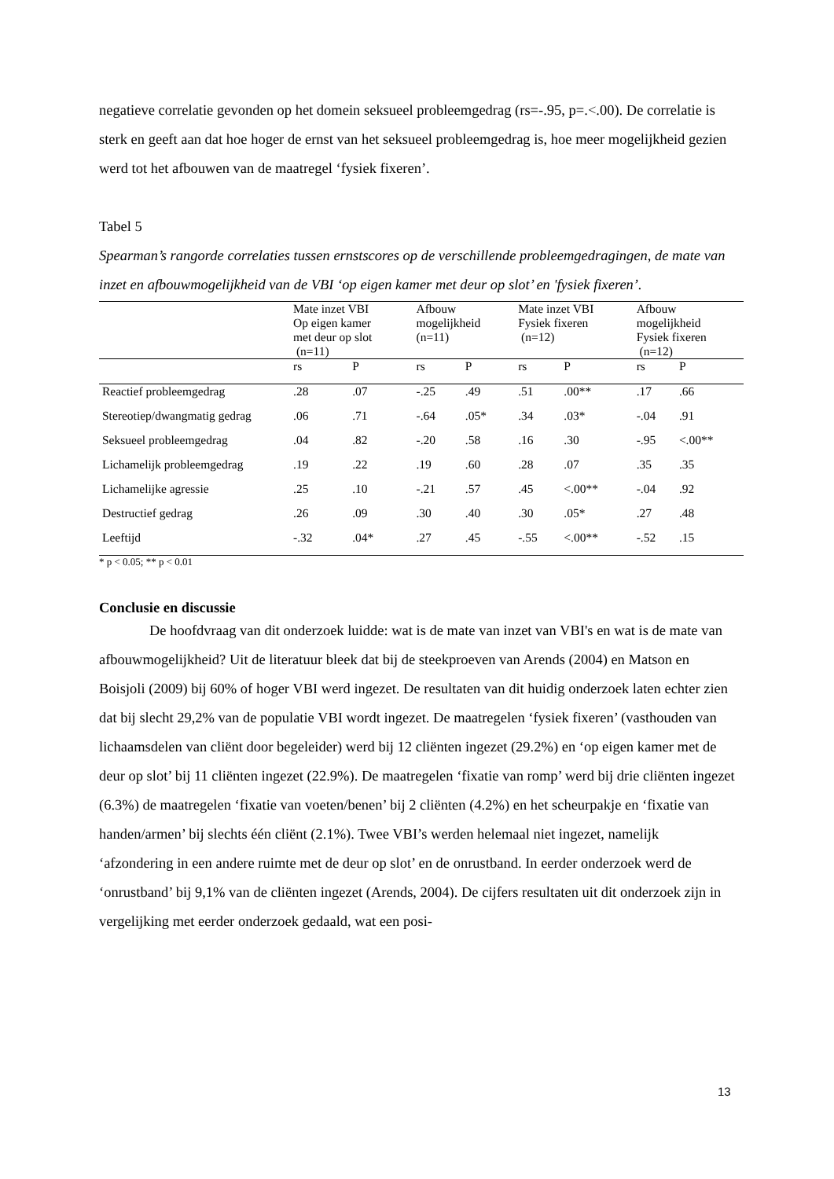negatieve correlatie gevonden op het domein seksueel probleemgedrag (rs=-.95, p=.<.00). De correlatie is sterk en geeft aan dat hoe hoger de ernst van het seksueel probleemgedrag is, hoe meer mogelijkheid gezien werd tot het afbouwen van de maatregel ‘fysiek fixeren’.
Tabel 5
Spearman’s rangorde correlaties tussen ernstscores op de verschillende probleemgedragingen, de mate van inzet en afbouwmogelijkheid van de VBI ‘op eigen kamer met deur op slot’ en 'fysiek fixeren’.
| | Mate inzet VBI Op eigen kamer met deur op slot (n=11) | | Afbouw mogelijkheid (n=11) | | Mate inzet VBI Fysiek fixeren (n=12) | | Afbouw mogelijkheid Fysiek fixeren (n=12) | |
| | rs | P | rs | P | rs | P | rs | P |
| Reactief probleemgedrag | .28 | .07 | -.25 | .49 | .51 | .00** | .17 | .66 |
| Stereotiep/dwangmatig gedrag | .06 | .71 | -.64 | .05* | .34 | .03* | -.04 | .91 |
| Seksueel probleemgedrag | .04 | .82 | -.20 | .58 | .16 | .30 | -.95 | <.00** |
| Lichamelijk probleemgedrag | .19 | .22 | .19 | .60 | .28 | .07 | .35 | .35 |
| Lichamelijke agressie | .25 | .10 | -.21 | .57 | .45 | <.00** | -.04 | .92 |
| Destructief gedrag | .26 | .09 | .30 | .40 | .30 | .05* | .27 | .48 |
| Leeftijd | -.32 | .04* | .27 | .45 | -.55 | <.00** | -.52 | .15 |
* p < 0.05; ** p < 0.01
Conclusie en discussie
De hoofdvraag van dit onderzoek luidde: wat is de mate van inzet van VBI's en wat is de mate van afbouwmogelijkheid? Uit de literatuur bleek dat bij de steekproeven van Arends (2004) en Matson en Boisjoli (2009) bij 60% of hoger VBI werd ingezet. De resultaten van dit huidig onderzoek laten echter zien dat bij slecht 29,2% van de populatie VBI wordt ingezet. De maatregelen ‘fysiek fixeren’ (vasthouden van lichaamsdelen van cliënt door begeleider) werd bij 12 cliënten ingezet (29.2%) en ‘op eigen kamer met de deur op slot’ bij 11 cliënten ingezet (22.9%). De maatregelen ‘fixatie van romp’ werd bij drie cliënten ingezet (6.3%) de maatregelen ‘fixatie van voeten/benen’ bij 2 cliënten (4.2%) en het scheurpakje en ‘fixatie van handen/armen’ bij slechts één cliënt (2.1%). Twee VBI’s werden helemaal niet ingezet, namelijk ‘afzondering in een andere ruimte met de deur op slot’ en de onrustband. In eerder onderzoek werd de ‘onrustband’ bij 9,1% van de cliënten ingezet (Arends, 2004). De cijfers resultaten uit dit onderzoek zijn in vergelijking met eerder onderzoek gedaald, wat een posi-
13